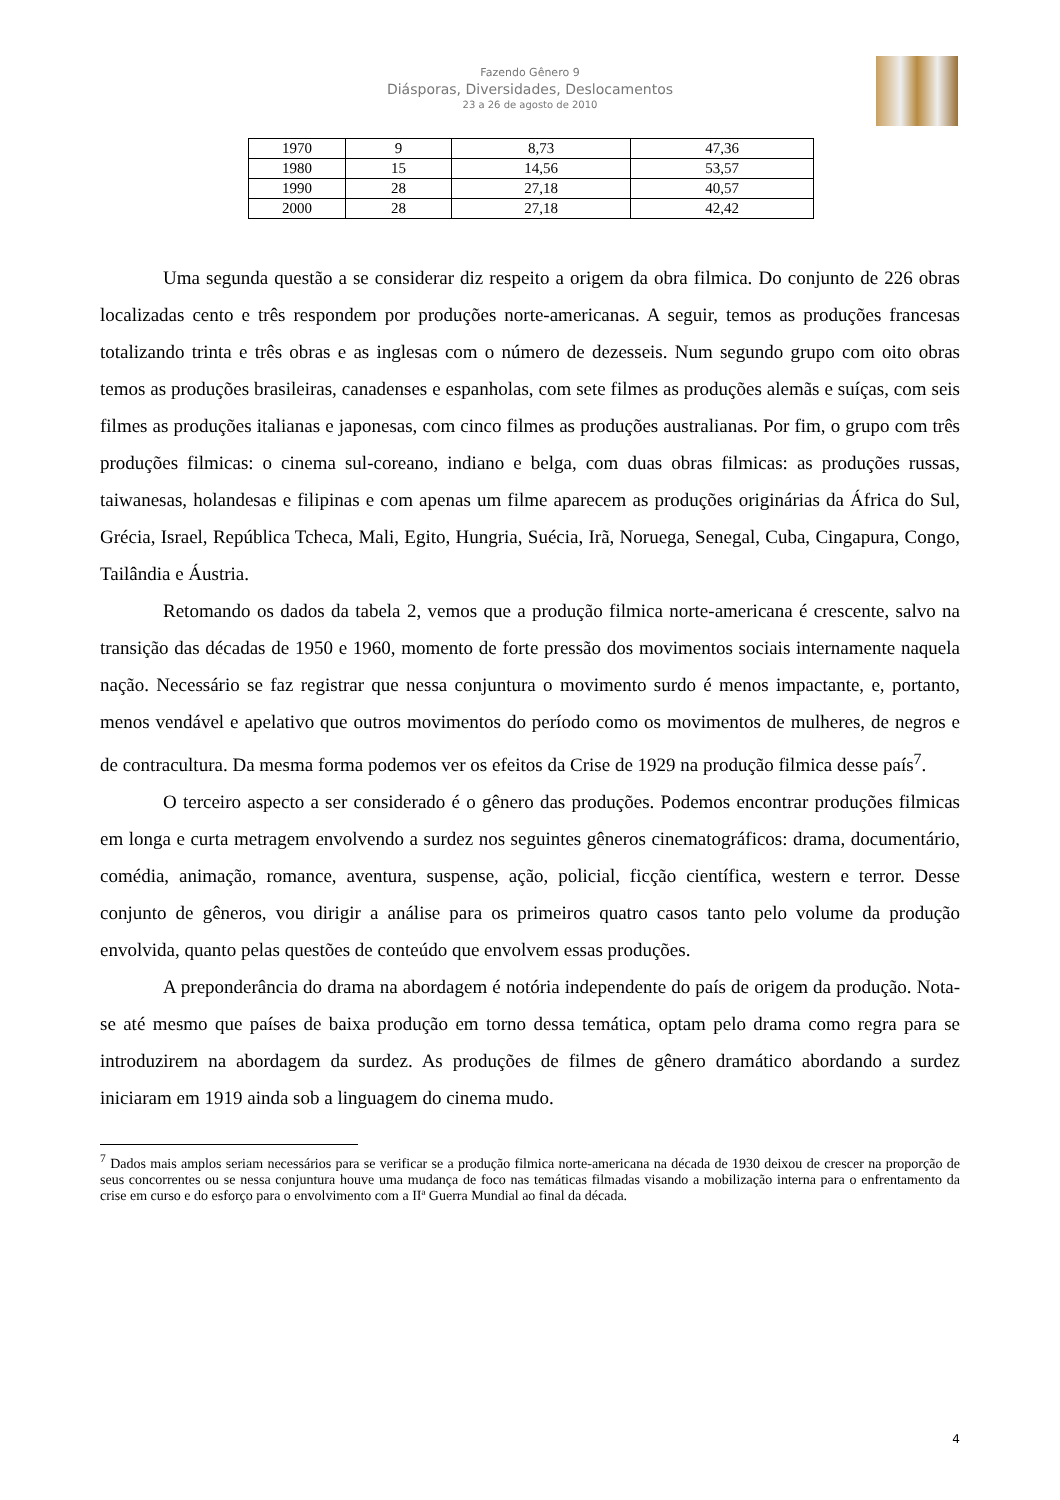Fazendo Gênero 9
Diásporas, Diversidades, Deslocamentos
23 a 26 de agosto de 2010
| 1970 | 9 | 8,73 | 47,36 |
| 1980 | 15 | 14,56 | 53,57 |
| 1990 | 28 | 27,18 | 40,57 |
| 2000 | 28 | 27,18 | 42,42 |
Uma segunda questão a se considerar diz respeito a origem da obra filmica. Do conjunto de 226 obras localizadas cento e três respondem por produções norte-americanas. A seguir, temos as produções francesas totalizando trinta e três obras e as inglesas com o número de dezesseis. Num segundo grupo com oito obras temos as produções brasileiras, canadenses e espanholas, com sete filmes as produções alemãs e suíças, com seis filmes as produções italianas e japonesas, com cinco filmes as produções australianas. Por fim, o grupo com três produções filmicas: o cinema sul-coreano, indiano e belga, com duas obras filmicas: as produções russas, taiwanesas, holandesas e filipinas e com apenas um filme aparecem as produções originárias da África do Sul, Grécia, Israel, República Tcheca, Mali, Egito, Hungria, Suécia, Irã, Noruega, Senegal, Cuba, Cingapura, Congo, Tailândia e Áustria.
Retomando os dados da tabela 2, vemos que a produção filmica norte-americana é crescente, salvo na transição das décadas de 1950 e 1960, momento de forte pressão dos movimentos sociais internamente naquela nação. Necessário se faz registrar que nessa conjuntura o movimento surdo é menos impactante, e, portanto, menos vendável e apelativo que outros movimentos do período como os movimentos de mulheres, de negros e de contracultura. Da mesma forma podemos ver os efeitos da Crise de 1929 na produção filmica desse país<sup>7</sup>.
O terceiro aspecto a ser considerado é o gênero das produções. Podemos encontrar produções filmicas em longa e curta metragem envolvendo a surdez nos seguintes gêneros cinematográficos: drama, documentário, comédia, animação, romance, aventura, suspense, ação, policial, ficção científica, western e terror. Desse conjunto de gêneros, vou dirigir a análise para os primeiros quatro casos tanto pelo volume da produção envolvida, quanto pelas questões de conteúdo que envolvem essas produções.
A preponderância do drama na abordagem é notória independente do país de origem da produção. Nota-se até mesmo que países de baixa produção em torno dessa temática, optam pelo drama como regra para se introduzirem na abordagem da surdez. As produções de filmes de gênero dramático abordando a surdez iniciaram em 1919 ainda sob a linguagem do cinema mudo.
<sup>7</sup> Dados mais amplos seriam necessários para se verificar se a produção filmica norte-americana na década de 1930 deixou de crescer na proporção de seus concorrentes ou se nessa conjuntura houve uma mudança de foco nas temáticas filmadas visando a mobilização interna para o enfrentamento da crise em curso e do esforço para o envolvimento com a IIª Guerra Mundial ao final da década.
4